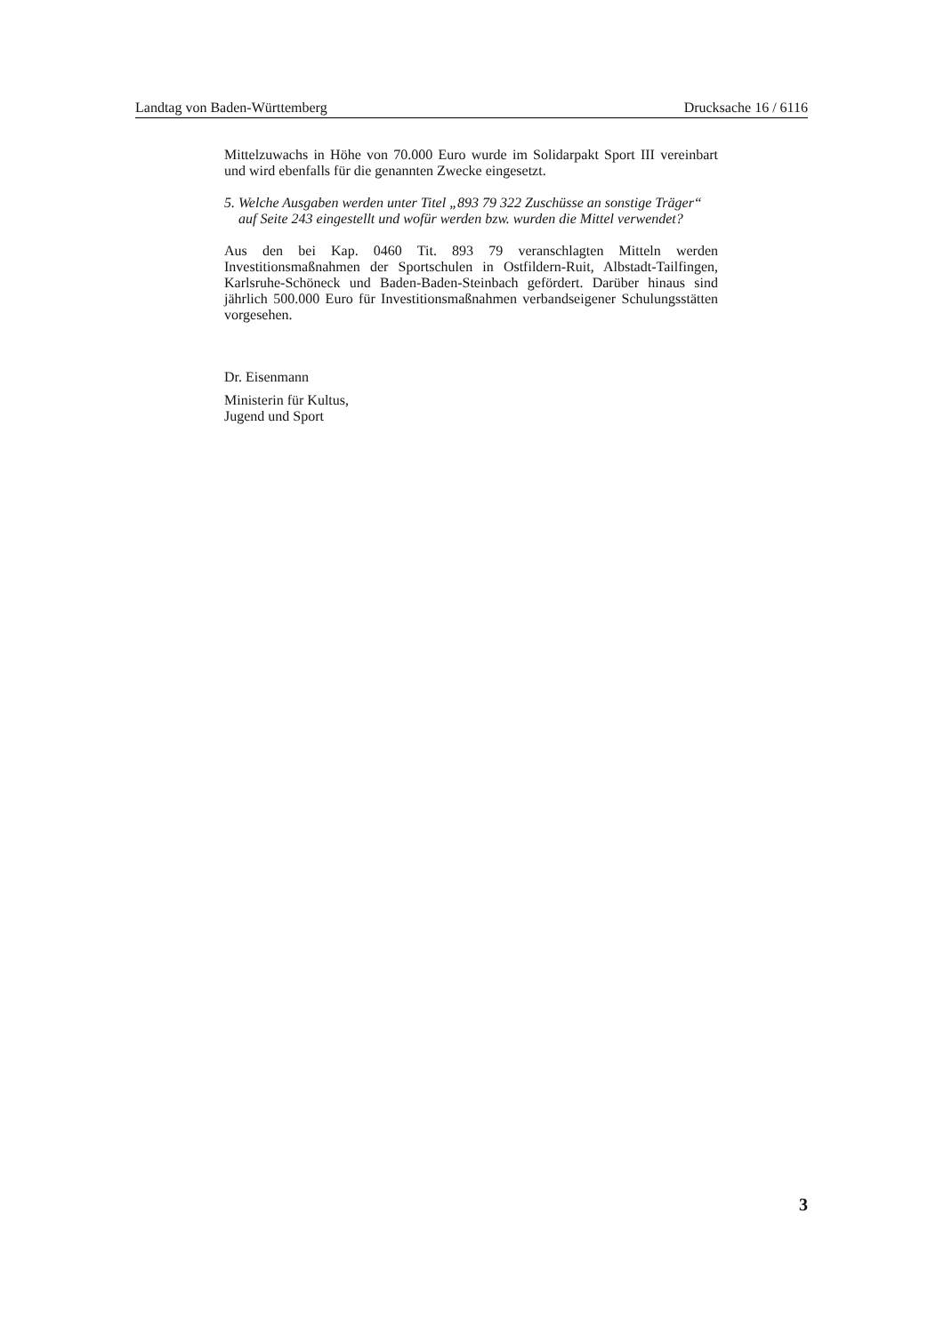Landtag von Baden-Württemberg Drucksache 16 / 6116
Mittelzuwachs in Höhe von 70.000 Euro wurde im Solidarpakt Sport III vereinbart und wird ebenfalls für die genannten Zwecke eingesetzt.
5. Welche Ausgaben werden unter Titel „893 79 322 Zuschüsse an sonstige Träger“ auf Seite 243 eingestellt und wofür werden bzw. wurden die Mittel verwendet?
Aus den bei Kap. 0460 Tit. 893 79 veranschlagten Mitteln werden Investitionsmaßnahmen der Sportschulen in Ostfildern-Ruit, Albstadt-Tailfingen, Karlsruhe-Schöneck und Baden-Baden-Steinbach gefördert. Darüber hinaus sind jährlich 500.000 Euro für Investitionsmaßnahmen verbandseigener Schulungsstätten vorgesehen.
Dr. Eisenmann
Ministerin für Kultus,
Jugend und Sport
3